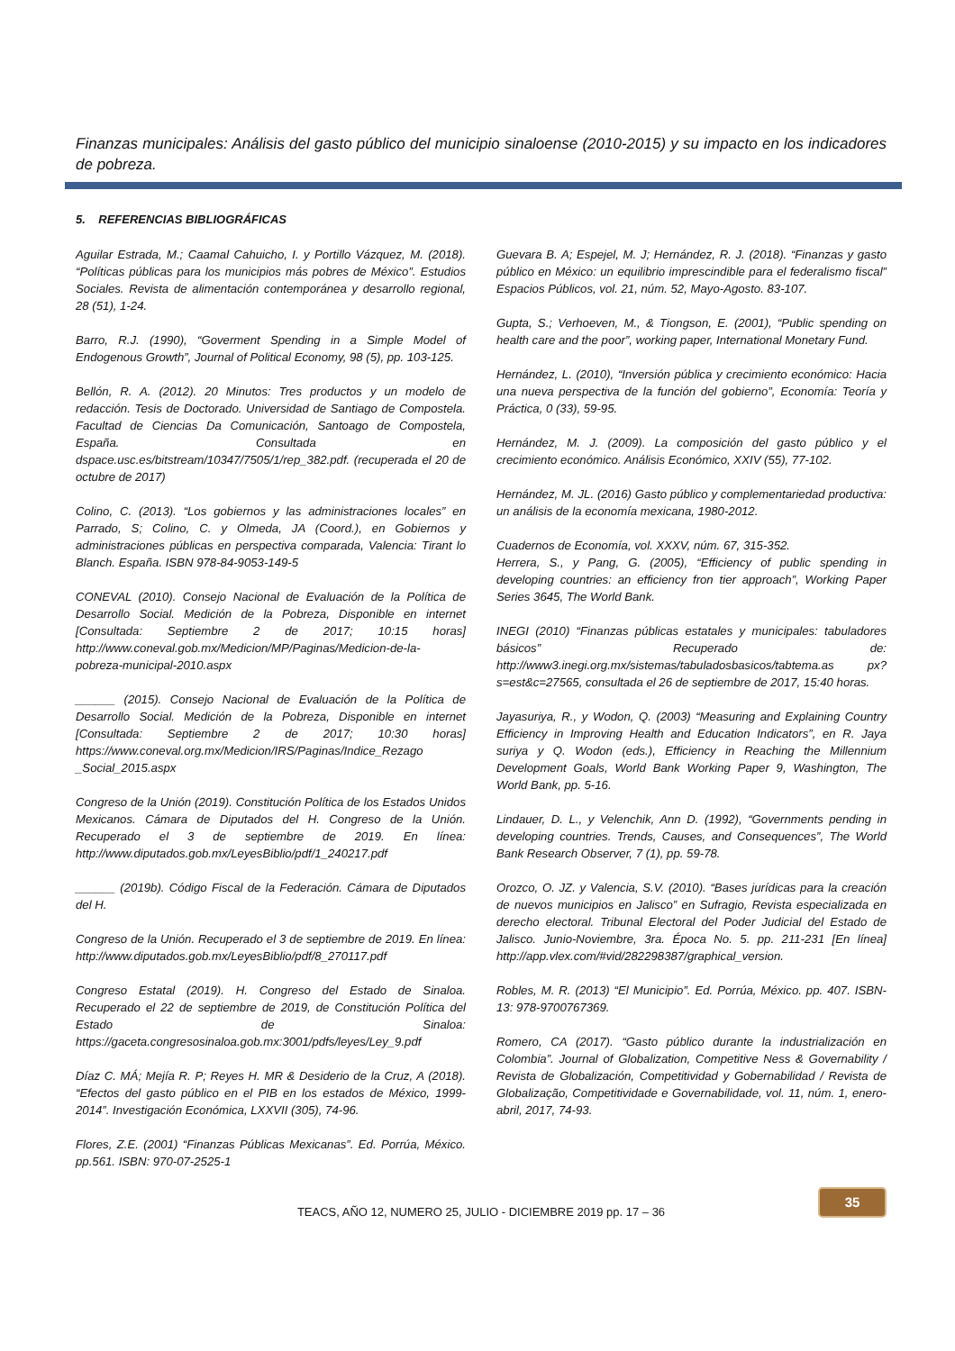Finanzas municipales: Análisis del gasto público del municipio sinaloense (2010-2015) y su impacto en los indicadores de pobreza.
5. REFERENCIAS BIBLIOGRÁFICAS
Aguilar Estrada, M.; Caamal Cahuicho, I. y Portillo Vázquez, M. (2018). “Políticas públicas para los municipios más pobres de México”. Estudios Sociales. Revista de alimentación contemporánea y desarrollo regional, 28 (51), 1-24.
Barro, R.J. (1990), “Goverment Spending in a Simple Model of Endogenous Growth”, Journal of Political Economy, 98 (5), pp. 103-125.
Bellón, R. A. (2012). 20 Minutos: Tres productos y un modelo de redacción. Tesis de Doctorado. Universidad de Santiago de Compostela. Facultad de Ciencias Da Comunicación, Santoago de Compostela, España. Consultada en dspace.usc.es/bitstream/10347/7505/1/rep_382.pdf. (recuperada el 20 de octubre de 2017)
Colino, C. (2013). “Los gobiernos y las administraciones locales” en Parrado, S; Colino, C. y Olmeda, JA (Coord.), en Gobiernos y administraciones públicas en perspectiva comparada, Valencia: Tirant lo Blanch. España. ISBN 978-84-9053-149-5
CONEVAL (2010). Consejo Nacional de Evaluación de la Política de Desarrollo Social. Medición de la Pobreza, Disponible en internet [Consultada: Septiembre 2 de 2017; 10:15 horas] http://www.coneval.gob.mx/Medicion/MP/Paginas/Medicion-de-la-pobreza-municipal-2010.aspx
______ (2015). Consejo Nacional de Evaluación de la Política de Desarrollo Social. Medición de la Pobreza, Disponible en internet [Consultada: Septiembre 2 de 2017; 10:30 horas] https://www.coneval.org.mx/Medicion/IRS/Paginas/Indice_Rezago _Social_2015.aspx
Congreso de la Unión (2019). Constitución Política de los Estados Unidos Mexicanos. Cámara de Diputados del H. Congreso de la Unión. Recuperado el 3 de septiembre de 2019. En línea: http://www.diputados.gob.mx/LeyesBiblio/pdf/1_240217.pdf
______ (2019b). Código Fiscal de la Federación. Cámara de Diputados del H.
Congreso de la Unión. Recuperado el 3 de septiembre de 2019. En línea: http://www.diputados.gob.mx/LeyesBiblio/pdf/8_270117.pdf
Congreso Estatal (2019). H. Congreso del Estado de Sinaloa. Recuperado el 22 de septiembre de 2019, de Constitución Política del Estado de Sinaloa: https://gaceta.congresosinaloa.gob.mx:3001/pdfs/leyes/Ley_9.pdf
Díaz C. MÁ; Mejía R. P; Reyes H. MR & Desiderio de la Cruz, A (2018). “Efectos del gasto público en el PIB en los estados de México, 1999-2014”. Investigación Económica, LXXVII (305), 74-96.
Flores, Z.E. (2001) “Finanzas Públicas Mexicanas”. Ed. Porrúa, México. pp.561. ISBN: 970-07-2525-1
Guevara B. A; Espejel, M. J; Hernández, R. J. (2018). “Finanzas y gasto público en México: un equilibrio imprescindible para el federalismo fiscal” Espacios Públicos, vol. 21, núm. 52, Mayo-Agosto. 83-107.
Gupta, S.; Verhoeven, M., & Tiongson, E. (2001), “Public spending on health care and the poor”, working paper, International Monetary Fund.
Hernández, L. (2010), “Inversión pública y crecimiento económico: Hacia una nueva perspectiva de la función del gobierno”, Economía: Teoría y Práctica, 0 (33), 59-95.
Hernández, M. J. (2009). La composición del gasto público y el crecimiento económico. Análisis Económico, XXIV (55), 77-102.
Hernández, M. JL. (2016) Gasto público y complementariedad productiva: un análisis de la economía mexicana, 1980-2012.
Cuadernos de Economía, vol. XXXV, núm. 67, 315-352.
Herrera, S., y Pang, G. (2005), “Efficiency of public spending in developing countries: an efficiency fron tier approach”, Working Paper Series 3645, The World Bank.
INEGI (2010) “Finanzas públicas estatales y municipales: tabuladores básicos” Recuperado de: http://www3.inegi.org.mx/sistemas/tabuladosbasicos/tabtema.as px?s=est&c=27565, consultada el 26 de septiembre de 2017, 15:40 horas.
Jayasuriya, R., y Wodon, Q. (2003) “Measuring and Explaining Country Efficiency in Improving Health and Education Indicators”, en R. Jaya suriya y Q. Wodon (eds.), Efficiency in Reaching the Millennium Development Goals, World Bank Working Paper 9, Washington, The World Bank, pp. 5-16.
Lindauer, D. L., y Velenchik, Ann D. (1992), “Governments pending in developing countries. Trends, Causes, and Consequences”, The World Bank Research Observer, 7 (1), pp. 59-78.
Orozco, O. JZ. y Valencia, S.V. (2010). “Bases jurídicas para la creación de nuevos municipios en Jalisco” en Sufragio, Revista especializada en derecho electoral. Tribunal Electoral del Poder Judicial del Estado de Jalisco. Junio-Noviembre, 3ra. Época No. 5. pp. 211-231 [En línea] http://app.vlex.com/#vid/282298387/graphical_version.
Robles, M. R. (2013) “El Municipio”. Ed. Porrúa, México. pp. 407. ISBN-13: 978-9700767369.
Romero, CA (2017). “Gasto público durante la industrialización en Colombia”. Journal of Globalization, Competitive Ness & Governability / Revista de Globalización, Competitividad y Gobernabilidad / Revista de Globalização, Competitividade e Governabilidade, vol. 11, núm. 1, enero-abril, 2017, 74-93.
TEACS, AÑO 12, NUMERO 25, JULIO - DICIEMBRE 2019 pp. 17 – 36
35